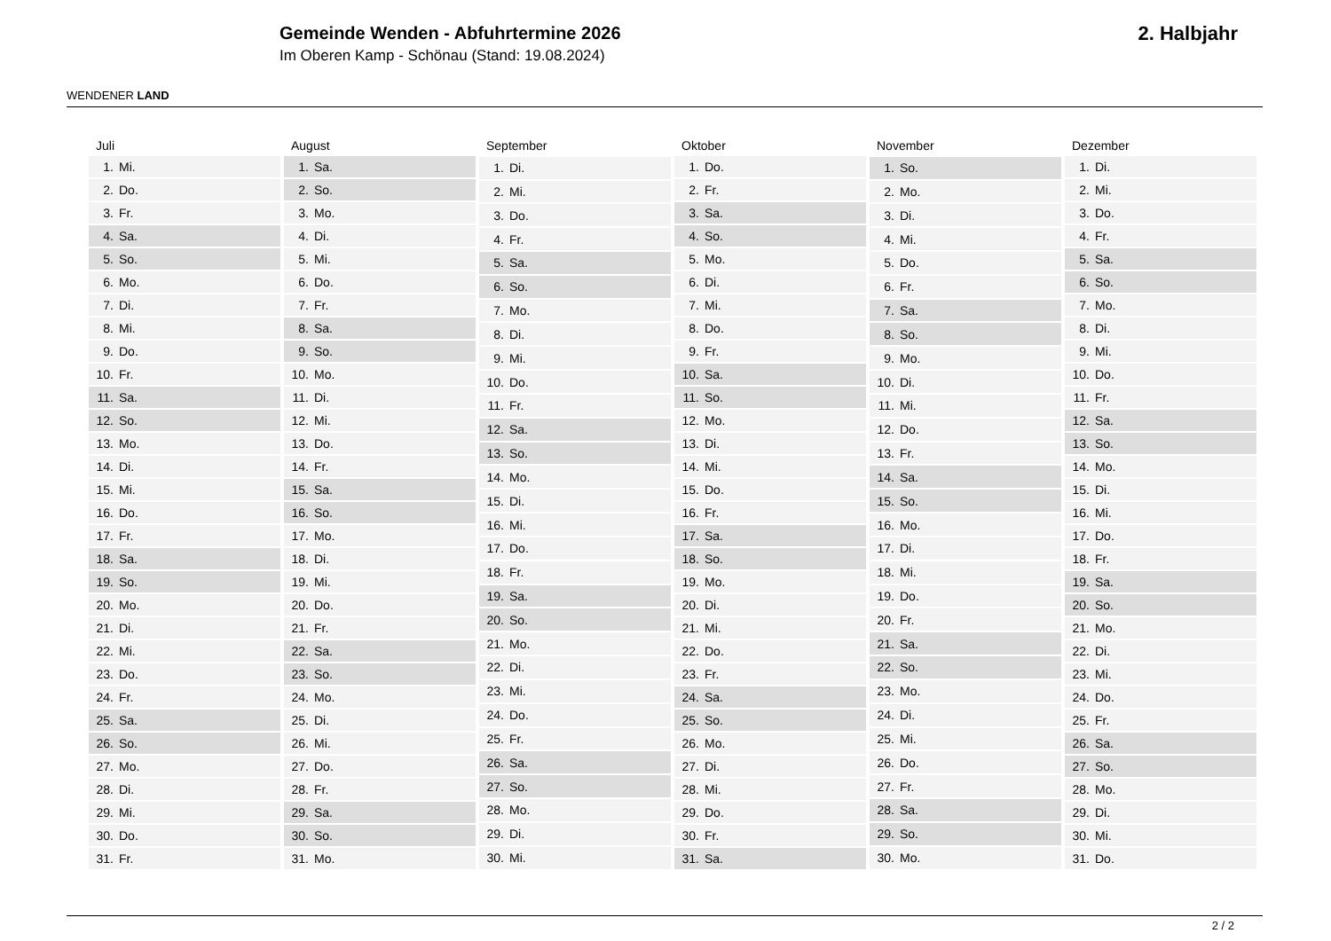WENDENER LAND
Gemeinde Wenden - Abfuhrtermine 2026
Im Oberen Kamp - Schönau (Stand: 19.08.2024)
2. Halbjahr
| Juli | |
| --- | --- |
| 1. | Mi. |
| 2. | Do. |
| 3. | Fr. |
| 4. | Sa. |
| 5. | So. |
| 6. | Mo. |
| 7. | Di. |
| 8. | Mi. |
| 9. | Do. |
| 10. | Fr. |
| 11. | Sa. |
| 12. | So. |
| 13. | Mo. |
| 14. | Di. |
| 15. | Mi. |
| 16. | Do. |
| 17. | Fr. |
| 18. | Sa. |
| 19. | So. |
| 20. | Mo. |
| 21. | Di. |
| 22. | Mi. |
| 23. | Do. |
| 24. | Fr. |
| 25. | Sa. |
| 26. | So. |
| 27. | Mo. |
| 28. | Di. |
| 29. | Mi. |
| 30. | Do. |
| 31. | Fr. |
| August | |
| --- | --- |
| 1. | Sa. |
| 2. | So. |
| 3. | Mo. |
| 4. | Di. |
| 5. | Mi. |
| 6. | Do. |
| 7. | Fr. |
| 8. | Sa. |
| 9. | So. |
| 10. | Mo. |
| 11. | Di. |
| 12. | Mi. |
| 13. | Do. |
| 14. | Fr. |
| 15. | Sa. |
| 16. | So. |
| 17. | Mo. |
| 18. | Di. |
| 19. | Mi. |
| 20. | Do. |
| 21. | Fr. |
| 22. | Sa. |
| 23. | So. |
| 24. | Mo. |
| 25. | Di. |
| 26. | Mi. |
| 27. | Do. |
| 28. | Fr. |
| 29. | Sa. |
| 30. | So. |
| 31. | Mo. |
| September | |
| --- | --- |
| 1. | Di. |
| 2. | Mi. |
| 3. | Do. |
| 4. | Fr. |
| 5. | Sa. |
| 6. | So. |
| 7. | Mo. |
| 8. | Di. |
| 9. | Mi. |
| 10. | Do. |
| 11. | Fr. |
| 12. | Sa. |
| 13. | So. |
| 14. | Mo. |
| 15. | Di. |
| 16. | Mi. |
| 17. | Do. |
| 18. | Fr. |
| 19. | Sa. |
| 20. | So. |
| 21. | Mo. |
| 22. | Di. |
| 23. | Mi. |
| 24. | Do. |
| 25. | Fr. |
| 26. | Sa. |
| 27. | So. |
| 28. | Mo. |
| 29. | Di. |
| 30. | Mi. |
| Oktober | |
| --- | --- |
| 1. | Do. |
| 2. | Fr. |
| 3. | Sa. |
| 4. | So. |
| 5. | Mo. |
| 6. | Di. |
| 7. | Mi. |
| 8. | Do. |
| 9. | Fr. |
| 10. | Sa. |
| 11. | So. |
| 12. | Mo. |
| 13. | Di. |
| 14. | Mi. |
| 15. | Do. |
| 16. | Fr. |
| 17. | Sa. |
| 18. | So. |
| 19. | Mo. |
| 20. | Di. |
| 21. | Mi. |
| 22. | Do. |
| 23. | Fr. |
| 24. | Sa. |
| 25. | So. |
| 26. | Mo. |
| 27. | Di. |
| 28. | Mi. |
| 29. | Do. |
| 30. | Fr. |
| 31. | Sa. |
| November | |
| --- | --- |
| 1. | So. |
| 2. | Mo. |
| 3. | Di. |
| 4. | Mi. |
| 5. | Do. |
| 6. | Fr. |
| 7. | Sa. |
| 8. | So. |
| 9. | Mo. |
| 10. | Di. |
| 11. | Mi. |
| 12. | Do. |
| 13. | Fr. |
| 14. | Sa. |
| 15. | So. |
| 16. | Mo. |
| 17. | Di. |
| 18. | Mi. |
| 19. | Do. |
| 20. | Fr. |
| 21. | Sa. |
| 22. | So. |
| 23. | Mo. |
| 24. | Di. |
| 25. | Mi. |
| 26. | Do. |
| 27. | Fr. |
| 28. | Sa. |
| 29. | So. |
| 30. | Mo. |
| Dezember | |
| --- | --- |
| 1. | Di. |
| 2. | Mi. |
| 3. | Do. |
| 4. | Fr. |
| 5. | Sa. |
| 6. | So. |
| 7. | Mo. |
| 8. | Di. |
| 9. | Mi. |
| 10. | Do. |
| 11. | Fr. |
| 12. | Sa. |
| 13. | So. |
| 14. | Mo. |
| 15. | Di. |
| 16. | Mi. |
| 17. | Do. |
| 18. | Fr. |
| 19. | Sa. |
| 20. | So. |
| 21. | Mo. |
| 22. | Di. |
| 23. | Mi. |
| 24. | Do. |
| 25. | Fr. |
| 26. | Sa. |
| 27. | So. |
| 28. | Mo. |
| 29. | Di. |
| 30. | Mi. |
| 31. | Do. |
2 / 2